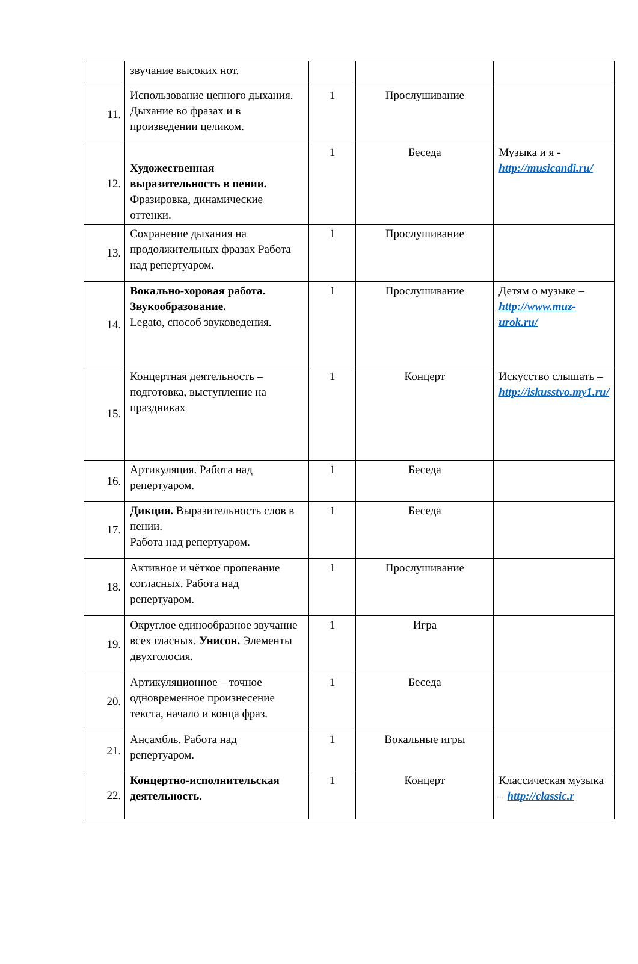| | звучание высоких нот. | | | |
| 11. | Использование цепного дыхания. Дыхание во фразах и в произведении целиком. | 1 | Прослушивание | |
| 12. | Художественная выразительность в пении. Фразировка, динамические оттенки. | 1 | Беседа | Музыка и я - http://musicandi.ru/ |
| 13. | Сохранение дыхания на продолжительных фразах Работа над репертуаром. | 1 | Прослушивание | |
| 14. | Вокально-хоровая работа. Звукообразование. Legato, способ звуковедения. | 1 | Прослушивание | Детям о музыке – http://www.muz-urok.ru/ |
| 15. | Концертная деятельность – подготовка, выступление на праздниках | 1 | Концерт | Искусство слышать – http://iskusstvo.my1.ru/ |
| 16. | Артикуляция. Работа над репертуаром. | 1 | Беседа | |
| 17. | Дикция. Выразительность слов в пении. Работа над репертуаром. | 1 | Беседа | |
| 18. | Активное и чёткое пропевание согласных. Работа над репертуаром. | 1 | Прослушивание | |
| 19. | Округлое единообразное звучание всех гласных. Унисон. Элементы двухголосия. | 1 | Игра | |
| 20. | Артикуляционное – точное одновременное произнесение текста, начало и конца фраз. | 1 | Беседа | |
| 21. | Ансамбль. Работа над репертуаром. | 1 | Вокальные игры | |
| 22. | Концертно-исполнительская деятельность. | 1 | Концерт | Классическая музыка – http://classic.r |